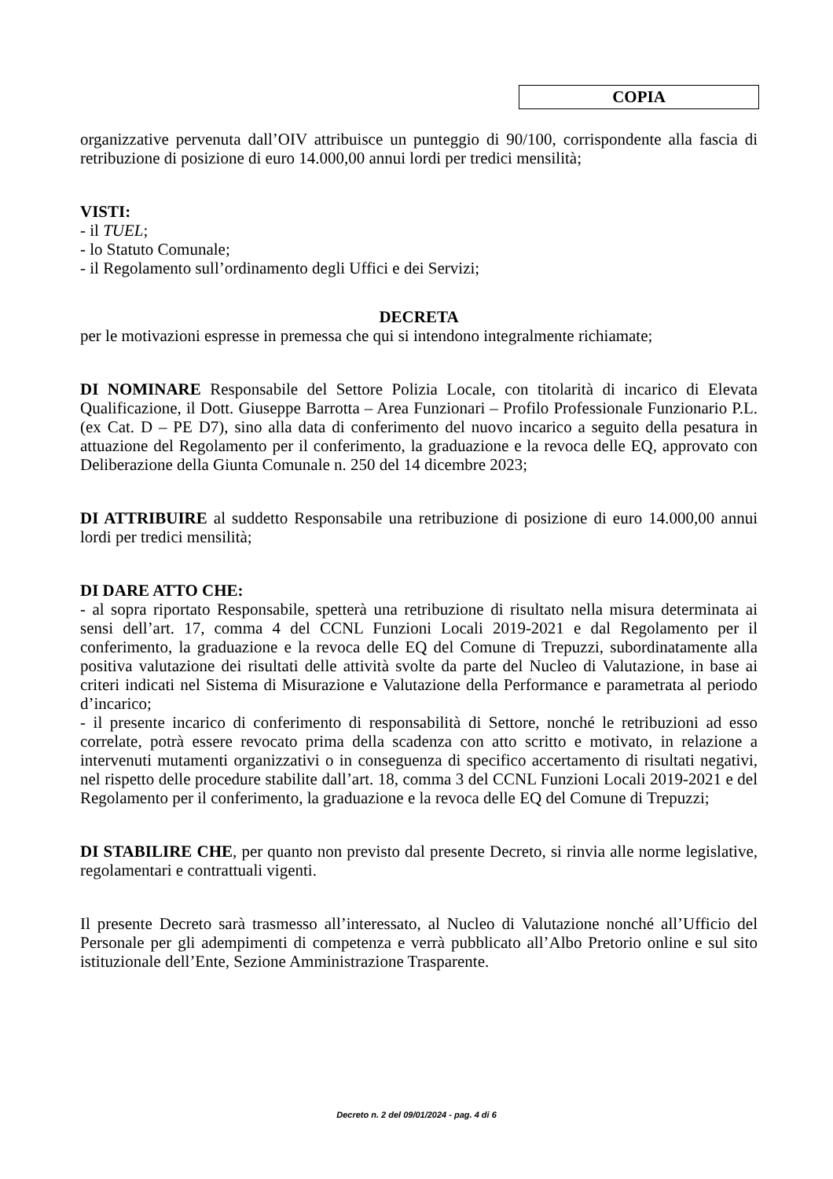COPIA
organizzative pervenuta dall’OIV attribuisce un punteggio di 90/100, corrispondente alla fascia di retribuzione di posizione di euro 14.000,00 annui lordi per tredici mensilità;
VISTI:
- il TUEL;
- lo Statuto Comunale;
- il Regolamento sull’ordinamento degli Uffici e dei Servizi;
DECRETA
per le motivazioni espresse in premessa che qui si intendono integralmente richiamate;
DI NOMINARE Responsabile del Settore Polizia Locale, con titolarità di incarico di Elevata Qualificazione, il Dott. Giuseppe Barrotta – Area Funzionari – Profilo Professionale Funzionario P.L. (ex Cat. D – PE D7), sino alla data di conferimento del nuovo incarico a seguito della pesatura in attuazione del Regolamento per il conferimento, la graduazione e la revoca delle EQ, approvato con Deliberazione della Giunta Comunale n. 250 del 14 dicembre 2023;
DI ATTRIBUIRE al suddetto Responsabile una retribuzione di posizione di euro 14.000,00 annui lordi per tredici mensilità;
DI DARE ATTO CHE:
- al sopra riportato Responsabile, spetterà una retribuzione di risultato nella misura determinata ai sensi dell’art. 17, comma 4 del CCNL Funzioni Locali 2019-2021 e dal Regolamento per il conferimento, la graduazione e la revoca delle EQ del Comune di Trepuzzi, subordinatamente alla positiva valutazione dei risultati delle attività svolte da parte del Nucleo di Valutazione, in base ai criteri indicati nel Sistema di Misurazione e Valutazione della Performance e parametrata al periodo d’incarico;
- il presente incarico di conferimento di responsabilità di Settore, nonché le retribuzioni ad esso correlate, potrà essere revocato prima della scadenza con atto scritto e motivato, in relazione a intervenuti mutamenti organizzativi o in conseguenza di specifico accertamento di risultati negativi, nel rispetto delle procedure stabilite dall’art. 18, comma 3 del CCNL Funzioni Locali 2019-2021 e del Regolamento per il conferimento, la graduazione e la revoca delle EQ del Comune di Trepuzzi;
DI STABILIRE CHE, per quanto non previsto dal presente Decreto, si rinvia alle norme legislative, regolamentari e contrattuali vigenti.
Il presente Decreto sarà trasmesso all’interessato, al Nucleo di Valutazione nonché all’Ufficio del Personale per gli adempimenti di competenza e verrà pubblicato all’Albo Pretorio online e sul sito istituzionale dell’Ente, Sezione Amministrazione Trasparente.
Decreto n. 2 del 09/01/2024 - pag. 4 di 6